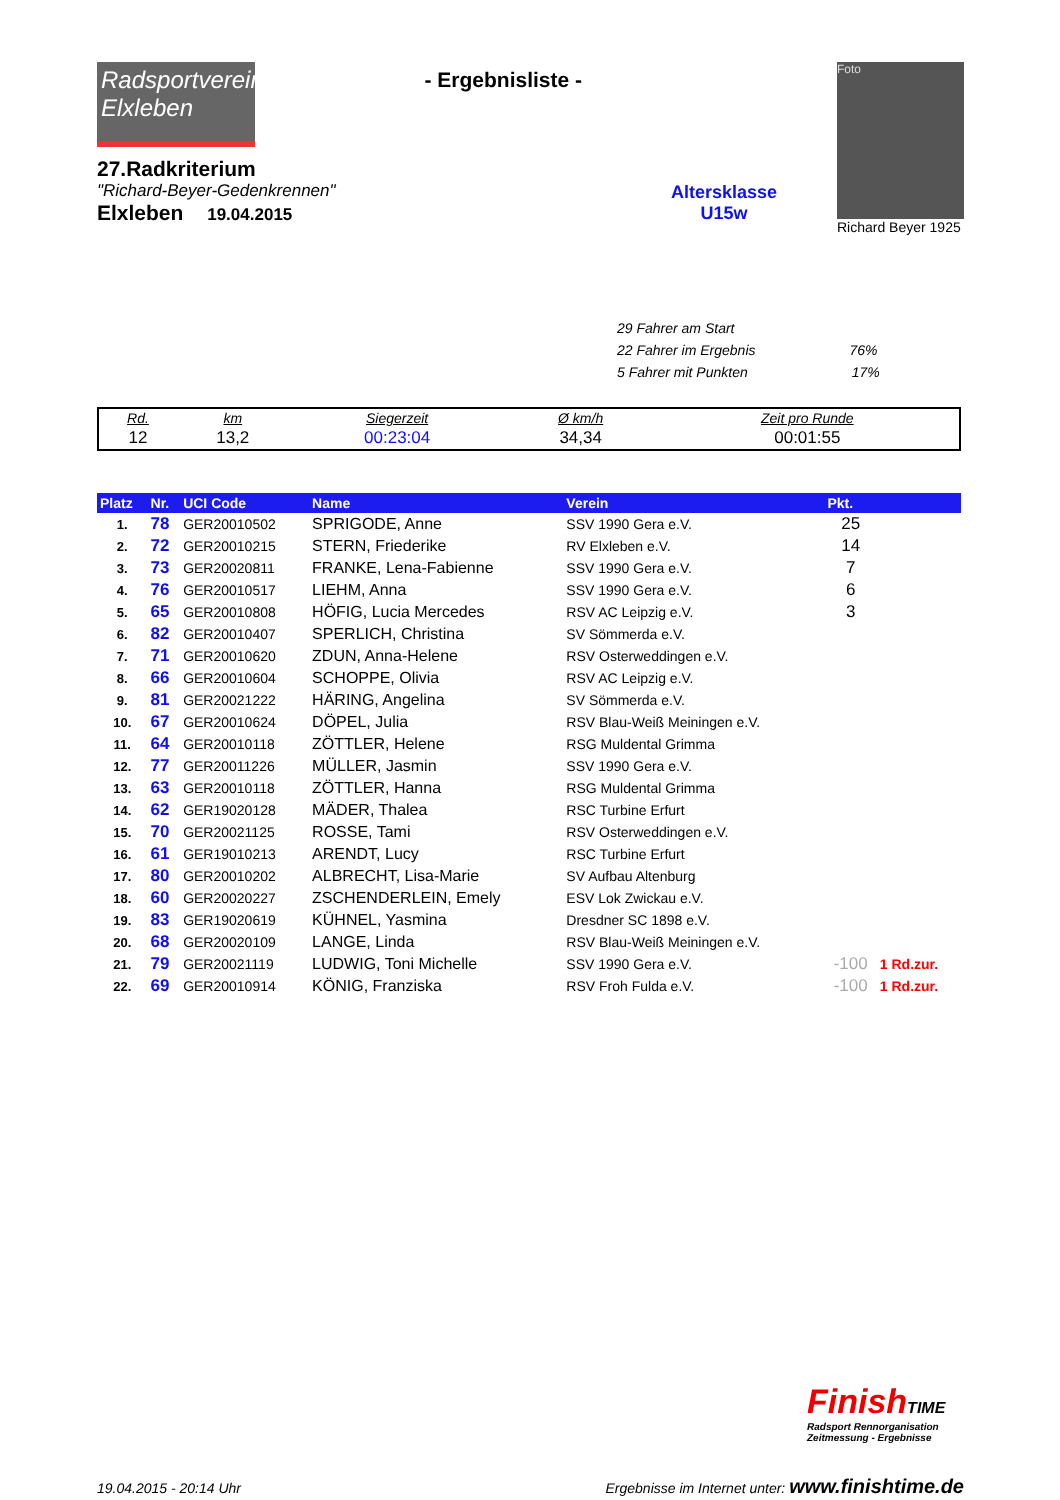Radsportverein
Elxleben
27.Radkriterium
"Richard-Beyer-Gedenkrennen"
Elxleben 19.04.2015
- Ergebnisliste -
Altersklasse
U15w
Foto
Richard Beyer 1925
29 Fahrer am Start
22 Fahrer im Ergebnis 76%
5 Fahrer mit Punkten 17%
| Rd. | km | Siegerzeit | Ø km/h | Zeit pro Runde |
| 12 | 13,2 | 00:23:04 | 34,34 | 00:01:55 |
| Platz | Nr. | UCI Code | Name | Verein | Pkt. | |
| --- | --- | --- | --- | --- | --- | --- |
| 1. | 78 | GER20010502 | SPRIGODE, Anne | SSV 1990 Gera e.V. | 25 | |
| 2. | 72 | GER20010215 | STERN, Friederike | RV Elxleben e.V. | 14 | |
| 3. | 73 | GER20020811 | FRANKE, Lena-Fabienne | SSV 1990 Gera e.V. | 7 | |
| 4. | 76 | GER20010517 | LIEHM, Anna | SSV 1990 Gera e.V. | 6 | |
| 5. | 65 | GER20010808 | HÖFIG, Lucia Mercedes | RSV AC Leipzig e.V. | 3 | |
| 6. | 82 | GER20010407 | SPERLICH, Christina | SV Sömmerda e.V. | | |
| 7. | 71 | GER20010620 | ZDUN, Anna-Helene | RSV Osterweddingen e.V. | | |
| 8. | 66 | GER20010604 | SCHOPPE, Olivia | RSV AC Leipzig e.V. | | |
| 9. | 81 | GER20021222 | HÄRING, Angelina | SV Sömmerda e.V. | | |
| 10. | 67 | GER20010624 | DÖPEL, Julia | RSV Blau-Weiß Meiningen e.V. | | |
| 11. | 64 | GER20010118 | ZÖTTLER, Helene | RSG Muldental Grimma | | |
| 12. | 77 | GER20011226 | MÜLLER, Jasmin | SSV 1990 Gera e.V. | | |
| 13. | 63 | GER20010118 | ZÖTTLER, Hanna | RSG Muldental Grimma | | |
| 14. | 62 | GER19020128 | MÄDER, Thalea | RSC Turbine Erfurt | | |
| 15. | 70 | GER20021125 | ROSSE, Tami | RSV Osterweddingen e.V. | | |
| 16. | 61 | GER19010213 | ARENDT, Lucy | RSC Turbine Erfurt | | |
| 17. | 80 | GER20010202 | ALBRECHT, Lisa-Marie | SV Aufbau Altenburg | | |
| 18. | 60 | GER20020227 | ZSCHENDERLEIN, Emely | ESV Lok Zwickau e.V. | | |
| 19. | 83 | GER19020619 | KÜHNEL, Yasmina | Dresdner SC 1898 e.V. | | |
| 20. | 68 | GER20020109 | LANGE, Linda | RSV Blau-Weiß Meiningen e.V. | | |
| 21. | 79 | GER20021119 | LUDWIG, Toni Michelle | SSV 1990 Gera e.V. | -100 | 1 Rd.zur. |
| 22. | 69 | GER20010914 | KÖNIG, Franziska | RSV Froh Fulda e.V. | -100 | 1 Rd.zur. |
FinishTIME
Radsport Rennorganisation
Zeitmessung - Ergebnisse
19.04.2015 - 20:14 Uhr Ergebnisse im Internet unter: www.finishtime.de